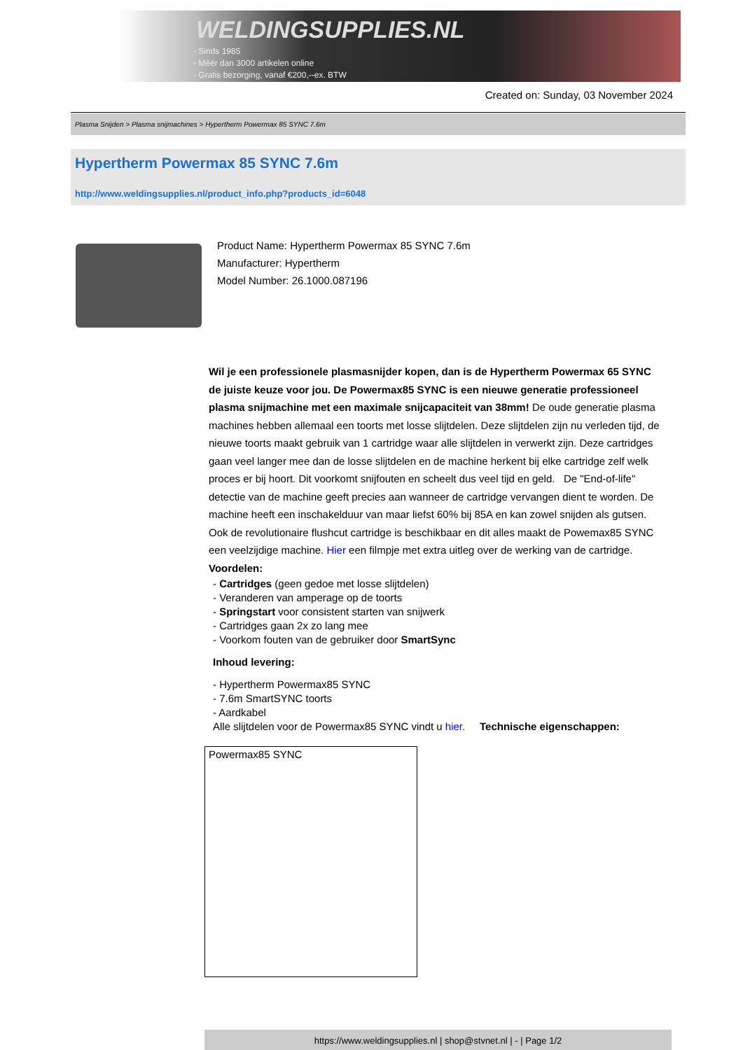WELDINGSUPPLIES.NL
- Sinds 1985
- Méér dan 3000 artikelen online
- Gratis bezorging, vanaf €200,--ex. BTW
Created on: Sunday, 03 November 2024
Plasma Snijden > Plasma snijmachines > Hypertherm Powermax 85 SYNC 7.6m
Hypertherm Powermax 85 SYNC 7.6m
http://www.weldingsupplies.nl/product_info.php?products_id=6048
Product Name: Hypertherm Powermax 85 SYNC 7.6m
Manufacturer: Hypertherm
Model Number: 26.1000.087196
Wil je een professionele plasmasnijder kopen, dan is de Hypertherm Powermax 65 SYNC de juiste keuze voor jou. De Powermax85 SYNC is een nieuwe generatie professioneel plasma snijmachine met een maximale snijcapaciteit van 38mm! De oude generatie plasma machines hebben allemaal een toorts met losse slijtdelen. Deze slijtdelen zijn nu verleden tijd, de nieuwe toorts maakt gebruik van 1 cartridge waar alle slijtdelen in verwerkt zijn. Deze cartridges gaan veel langer mee dan de losse slijtdelen en de machine herkent bij elke cartridge zelf welk proces er bij hoort. Dit voorkomt snijfouten en scheelt dus veel tijd en geld. De "End-of-life" detectie van de machine geeft precies aan wanneer de cartridge vervangen dient te worden. De machine heeft een inschakelduur van maar liefst 60% bij 85A en kan zowel snijden als gutsen. Ook de revolutionaire flushcut cartridge is beschikbaar en dit alles maakt de Powemax85 SYNC een veelzijdige machine. Hier een filmpje met extra uitleg over de werking van de cartridge. Voordelen:
- Cartridges (geen gedoe met losse slijtdelen)
- Veranderen van amperage op de toorts
- Springstart voor consistent starten van snijwerk
- Cartridges gaan 2x zo lang mee
- Voorkom fouten van de gebruiker door SmartSync
Inhoud levering:
- Hypertherm Powermax85 SYNC
- 7.6m SmartSYNC toorts
- Aardkabel
Alle slijtdelen voor de Powermax85 SYNC vindt u hier. Technische eigenschappen:
| Powermax85 SYNC |
https://www.weldingsupplies.nl | shop@stvnet.nl | - | Page 1/2